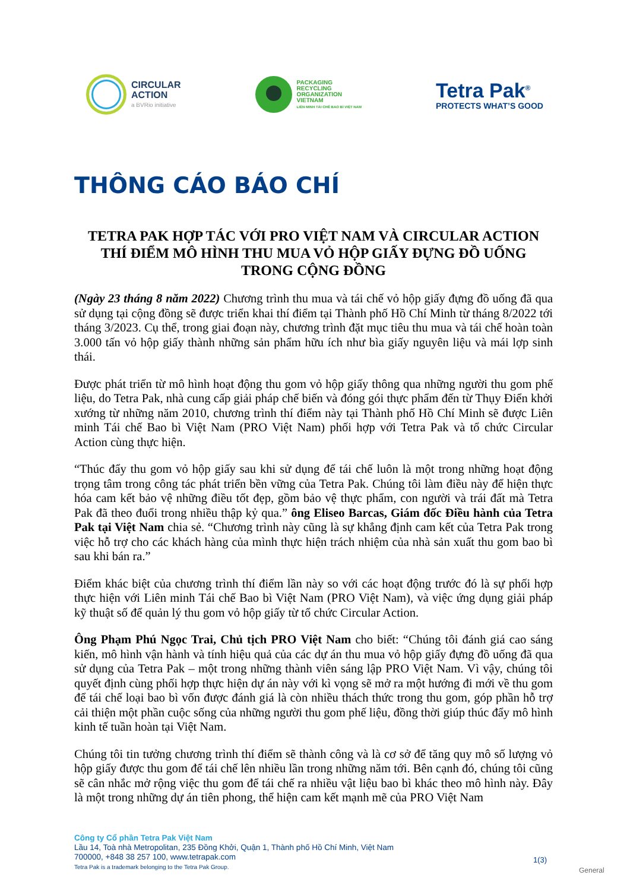CIRCULAR
ACTION
a BVRio initiative
PACKAGING
RECYCLING
ORGANIZATION
VIETNAM
LIÊN MINH TÁI CHẾ BAO BÌ VIỆT NAM
Tetra Pak<sup>®</sup>
PROTECTS WHAT’S GOOD
THÔNG CÁO BÁO CHÍ
TETRA PAK HỢP TÁC VỚI PRO VIỆT NAM VÀ CIRCULAR ACTION THÍ ĐIỂM MÔ HÌNH THU MUA VỎ HỘP GIẤY ĐỰNG ĐỒ UỐNG TRONG CỘNG ĐỒNG
(Ngày 23 tháng 8 năm 2022) Chương trình thu mua và tái chế vỏ hộp giấy đựng đồ uống đã qua sử dụng tại cộng đồng sẽ được triển khai thí điểm tại Thành phố Hồ Chí Minh từ tháng 8/2022 tới tháng 3/2023. Cụ thể, trong giai đoạn này, chương trình đặt mục tiêu thu mua và tái chế hoàn toàn 3.000 tấn vỏ hộp giấy thành những sản phẩm hữu ích như bìa giấy nguyên liệu và mái lợp sinh thái.
Được phát triển từ mô hình hoạt động thu gom vỏ hộp giấy thông qua những người thu gom phế liệu, do Tetra Pak, nhà cung cấp giải pháp chế biến và đóng gói thực phẩm đến từ Thụy Điển khởi xướng từ những năm 2010, chương trình thí điểm này tại Thành phố Hồ Chí Minh sẽ được Liên minh Tái chế Bao bì Việt Nam (PRO Việt Nam) phối hợp với Tetra Pak và tổ chức Circular Action cùng thực hiện.
“Thúc đẩy thu gom vỏ hộp giấy sau khi sử dụng để tái chế luôn là một trong những hoạt động trọng tâm trong công tác phát triển bền vững của Tetra Pak. Chúng tôi làm điều này để hiện thực hóa cam kết bảo vệ những điều tốt đẹp, gồm bảo vệ thực phẩm, con người và trái đất mà Tetra Pak đã theo đuổi trong nhiều thập kỷ qua.” ông Eliseo Barcas, Giám đốc Điều hành của Tetra Pak tại Việt Nam chia sẻ. “Chương trình này cũng là sự khẳng định cam kết của Tetra Pak trong việc hỗ trợ cho các khách hàng của mình thực hiện trách nhiệm của nhà sản xuất thu gom bao bì sau khi bán ra.”
Điểm khác biệt của chương trình thí điểm lần này so với các hoạt động trước đó là sự phối hợp thực hiện với Liên minh Tái chế Bao bì Việt Nam (PRO Việt Nam), và việc ứng dụng giải pháp kỹ thuật số để quản lý thu gom vỏ hộp giấy từ tổ chức Circular Action.
Ông Phạm Phú Ngọc Trai, Chủ tịch PRO Việt Nam cho biết: “Chúng tôi đánh giá cao sáng kiến, mô hình vận hành và tính hiệu quả của các dự án thu mua vỏ hộp giấy đựng đồ uống đã qua sử dụng của Tetra Pak – một trong những thành viên sáng lập PRO Việt Nam. Vì vậy, chúng tôi quyết định cùng phối hợp thực hiện dự án này với kì vọng sẽ mở ra một hướng đi mới về thu gom để tái chế loại bao bì vốn được đánh giá là còn nhiều thách thức trong thu gom, góp phần hỗ trợ cải thiện một phần cuộc sống của những người thu gom phế liệu, đồng thời giúp thúc đẩy mô hình kinh tế tuần hoàn tại Việt Nam.
Chúng tôi tin tưởng chương trình thí điểm sẽ thành công và là cơ sở để tăng quy mô số lượng vỏ hộp giấy được thu gom để tái chế lên nhiều lần trong những năm tới. Bên cạnh đó, chúng tôi cũng sẽ cân nhắc mở rộng việc thu gom để tái chế ra nhiều vật liệu bao bì khác theo mô hình này. Đây là một trong những dự án tiên phong, thể hiện cam kết mạnh mẽ của PRO Việt Nam
Công ty Cổ phần Tetra Pak Việt Nam
Lầu 14, Toà nhà Metropolitan, 235 Đồng Khởi, Quận 1, Thành phố Hồ Chí Minh, Việt Nam
700000, +848 38 257 100, www.tetrapak.com
Tetra Pak is a trademark belonging to the Tetra Pak Group.
1(3)
General